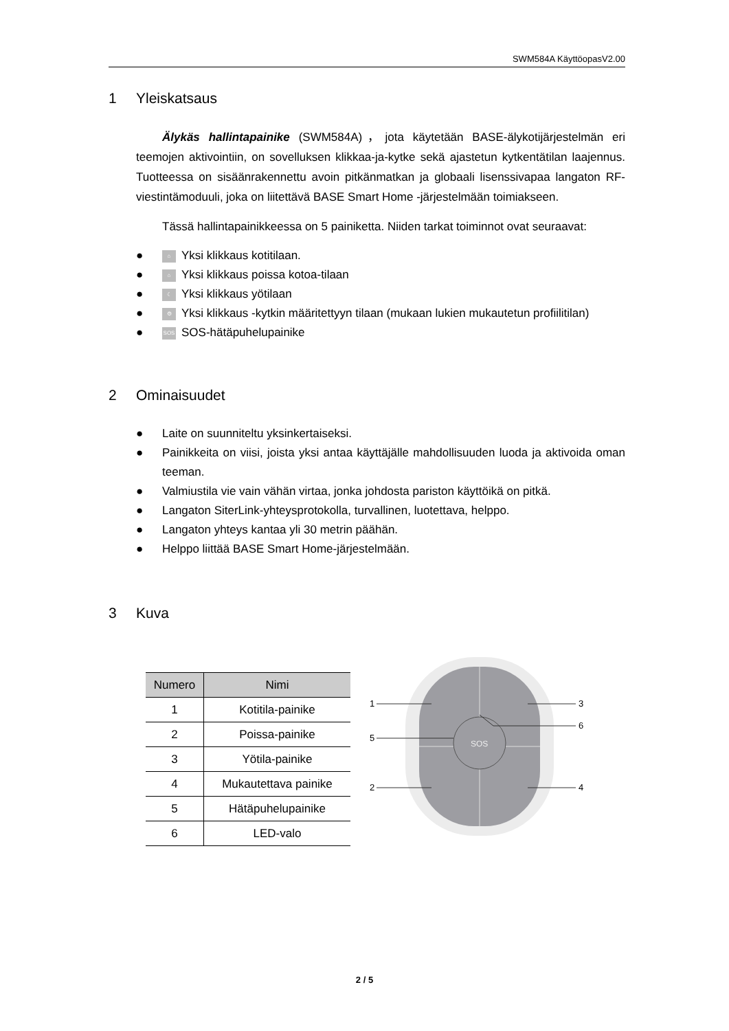SWM584A KäyttöopasV2.00
1 Yleiskatsaus
Älykäs hallintapainike (SWM584A)，jota käytetään BASE-älykotijärjestelmän eri teemojen aktivointiin, on sovelluksen klikkaa-ja-kytke sekä ajastetun kytkentätilan laajennus. Tuotteessa on sisäänrakennettu avoin pitkänmatkan ja globaali lisenssivapaa langaton RF-viestintämoduuli, joka on liitettävä BASE Smart Home -järjestelmään toimiakseen.
Tässä hallintapainikkeessa on 5 painiketta. Niiden tarkat toiminnot ovat seuraavat:
● ⌂ Yksi klikkaus kotitilaan.
● ⌂ Yksi klikkaus poissa kotoa-tilaan
● ☾ Yksi klikkaus yötilaan
● ⚙ Yksi klikkaus -kytkin määritettyyn tilaan (mukaan lukien mukautetun profiilitilan)
● SOS SOS-hätäpuhelupainike
2 Ominaisuudet
● Laite on suunniteltu yksinkertaiseksi.
● Painikkeita on viisi, joista yksi antaa käyttäjälle mahdollisuuden luoda ja aktivoida oman teeman.
● Valmiustila vie vain vähän virtaa, jonka johdosta pariston käyttöikä on pitkä.
● Langaton SiterLink-yhteysprotokolla, turvallinen, luotettava, helppo.
● Langaton yhteys kantaa yli 30 metrin päähän.
● Helppo liittää BASE Smart Home-järjestelmään.
3 Kuva
| Numero | Nimi |
| --- | --- |
| 1 | Kotitila-painike |
| 2 | Poissa-painike |
| 3 | Yötila-painike |
| 4 | Mukautettava painike |
| 5 | Hätäpuhelupainike |
| 6 | LED-valo |
SOS
1
3
6
5
2
4
2 / 5